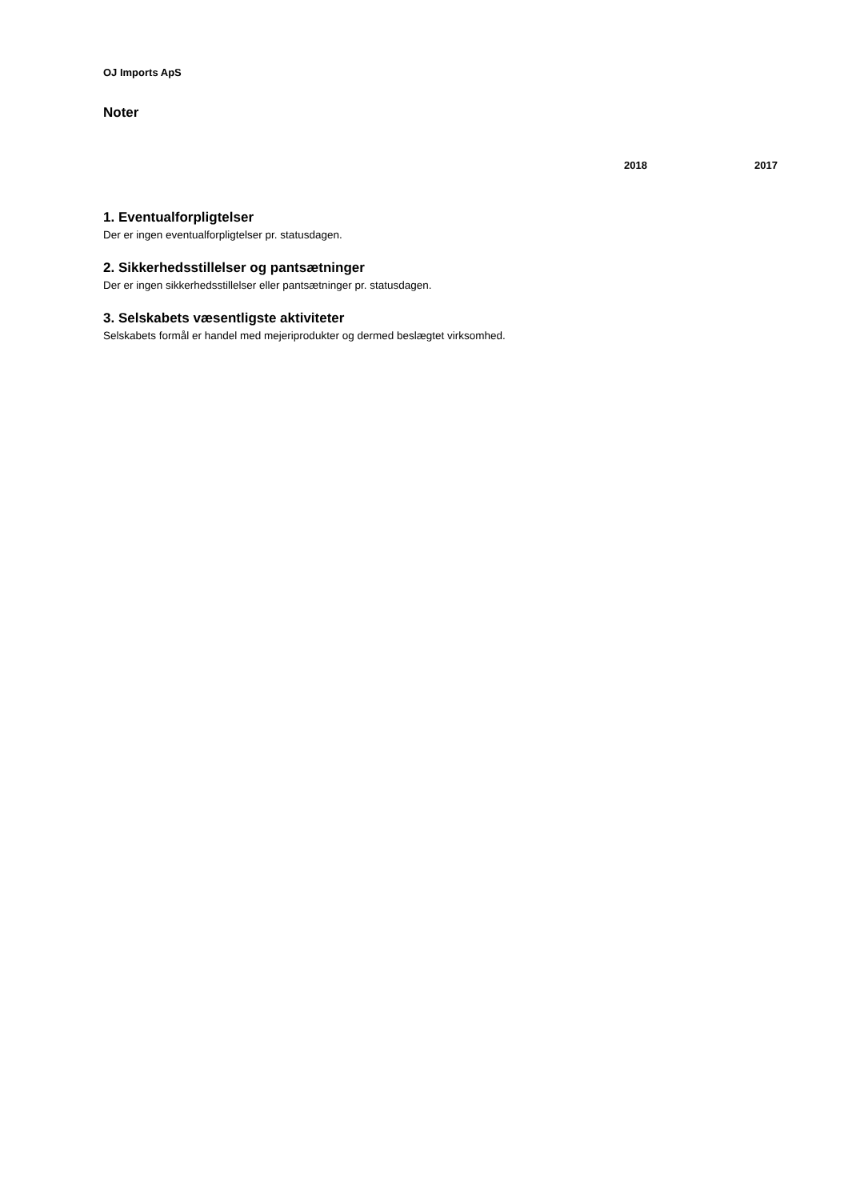OJ Imports ApS
Noter
2018 2017
1. Eventualforpligtelser
Der er ingen eventualforpligtelser pr. statusdagen.
2. Sikkerhedsstillelser og pantsætninger
Der er ingen sikkerhedsstillelser eller pantsætninger pr. statusdagen.
3. Selskabets væsentligste aktiviteter
Selskabets formål er handel med mejeriprodukter og dermed beslægtet virksomhed.